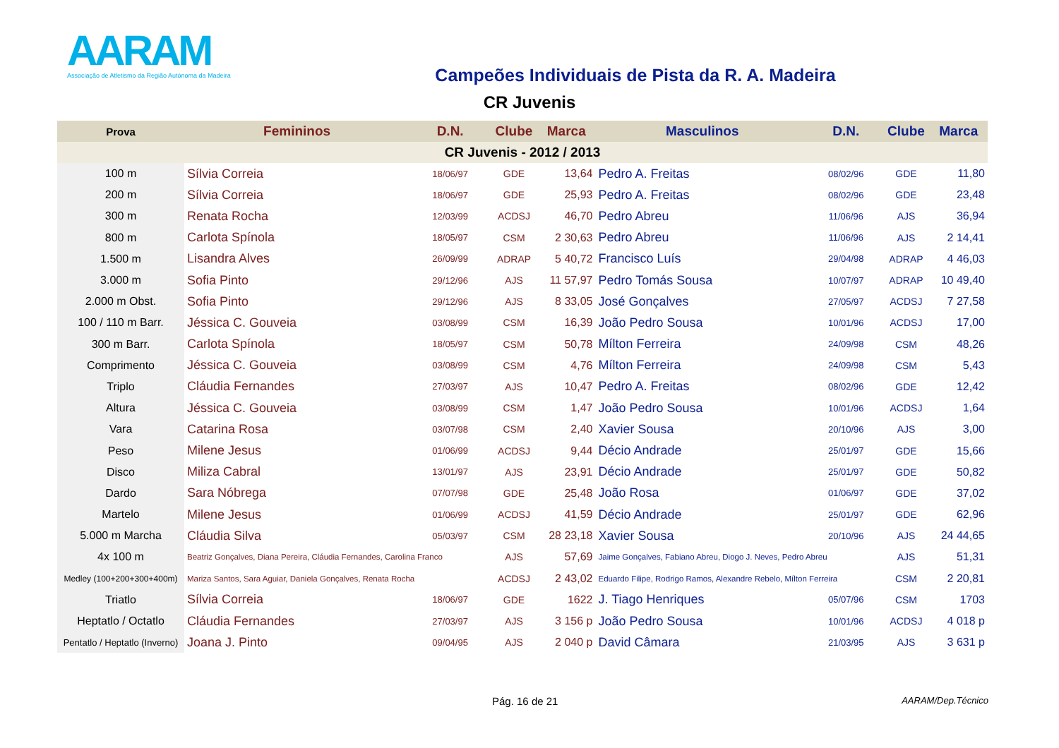AARAM
Associação de Atletismo da Região Autónoma da Madeira
Campeões Individuais de Pista da R. A. Madeira
CR Juvenis
| Prova | Femininos | D.N. | Clube | Marca | Masculinos | D.N. | Clube | Marca |
| --- | --- | --- | --- | --- | --- | --- | --- | --- |
| CR Juvenis - 2012 / 2013 | | | | | | | | |
| 100 m | Sílvia Correia | 18/06/97 | GDE | 13,64 | Pedro A. Freitas | 08/02/96 | GDE | 11,80 |
| 200 m | Sílvia Correia | 18/06/97 | GDE | 25,93 | Pedro A. Freitas | 08/02/96 | GDE | 23,48 |
| 300 m | Renata Rocha | 12/03/99 | ACDSJ | 46,70 | Pedro Abreu | 11/06/96 | AJS | 36,94 |
| 800 m | Carlota Spínola | 18/05/97 | CSM | 2 30,63 | Pedro Abreu | 11/06/96 | AJS | 2 14,41 |
| 1.500 m | Lisandra Alves | 26/09/99 | ADRAP | 5 40,72 | Francisco Luís | 29/04/98 | ADRAP | 4 46,03 |
| 3.000 m | Sofia Pinto | 29/12/96 | AJS | 11 57,97 | Pedro Tomás Sousa | 10/07/97 | ADRAP | 10 49,40 |
| 2.000 m Obst. | Sofia Pinto | 29/12/96 | AJS | 8 33,05 | José Gonçalves | 27/05/97 | ACDSJ | 7 27,58 |
| 100 / 110 m Barr. | Jéssica C. Gouveia | 03/08/99 | CSM | 16,39 | João Pedro Sousa | 10/01/96 | ACDSJ | 17,00 |
| 300 m Barr. | Carlota Spínola | 18/05/97 | CSM | 50,78 | Mílton Ferreira | 24/09/98 | CSM | 48,26 |
| Comprimento | Jéssica C. Gouveia | 03/08/99 | CSM | 4,76 | Mílton Ferreira | 24/09/98 | CSM | 5,43 |
| Triplo | Cláudia Fernandes | 27/03/97 | AJS | 10,47 | Pedro A. Freitas | 08/02/96 | GDE | 12,42 |
| Altura | Jéssica C. Gouveia | 03/08/99 | CSM | 1,47 | João Pedro Sousa | 10/01/96 | ACDSJ | 1,64 |
| Vara | Catarina Rosa | 03/07/98 | CSM | 2,40 | Xavier Sousa | 20/10/96 | AJS | 3,00 |
| Peso | Milene Jesus | 01/06/99 | ACDSJ | 9,44 | Décio Andrade | 25/01/97 | GDE | 15,66 |
| Disco | Miliza Cabral | 13/01/97 | AJS | 23,91 | Décio Andrade | 25/01/97 | GDE | 50,82 |
| Dardo | Sara Nóbrega | 07/07/98 | GDE | 25,48 | João Rosa | 01/06/97 | GDE | 37,02 |
| Martelo | Milene Jesus | 01/06/99 | ACDSJ | 41,59 | Décio Andrade | 25/01/97 | GDE | 62,96 |
| 5.000 m Marcha | Cláudia Silva | 05/03/97 | CSM | 28 23,18 | Xavier Sousa | 20/10/96 | AJS | 24 44,65 |
| 4x 100 m | Beatriz Gonçalves, Diana Pereira, Cláudia Fernandes, Carolina Franco | | AJS | 57,69 | Jaime Gonçalves, Fabiano Abreu, Diogo J. Neves, Pedro Abreu | | AJS | 51,31 |
| Medley (100+200+300+400m) | Mariza Santos, Sara Aguiar, Daniela Gonçalves, Renata Rocha | | ACDSJ | 2 43,02 | Eduardo Filipe, Rodrigo Ramos, Alexandre Rebelo, Mílton Ferreira | | CSM | 2 20,81 |
| Triatlo | Sílvia Correia | 18/06/97 | GDE | 1622 | J. Tiago Henriques | 05/07/96 | CSM | 1703 |
| Heptatlo / Octatlo | Cláudia Fernandes | 27/03/97 | AJS | 3 156 p | João Pedro Sousa | 10/01/96 | ACDSJ | 4 018 p |
| Pentatlo / Heptatlo (Inverno) | Joana J. Pinto | 09/04/95 | AJS | 2 040 p | David Câmara | 21/03/95 | AJS | 3 631 p |
Pág. 16 de 21 AARAM/Dep.Técnico